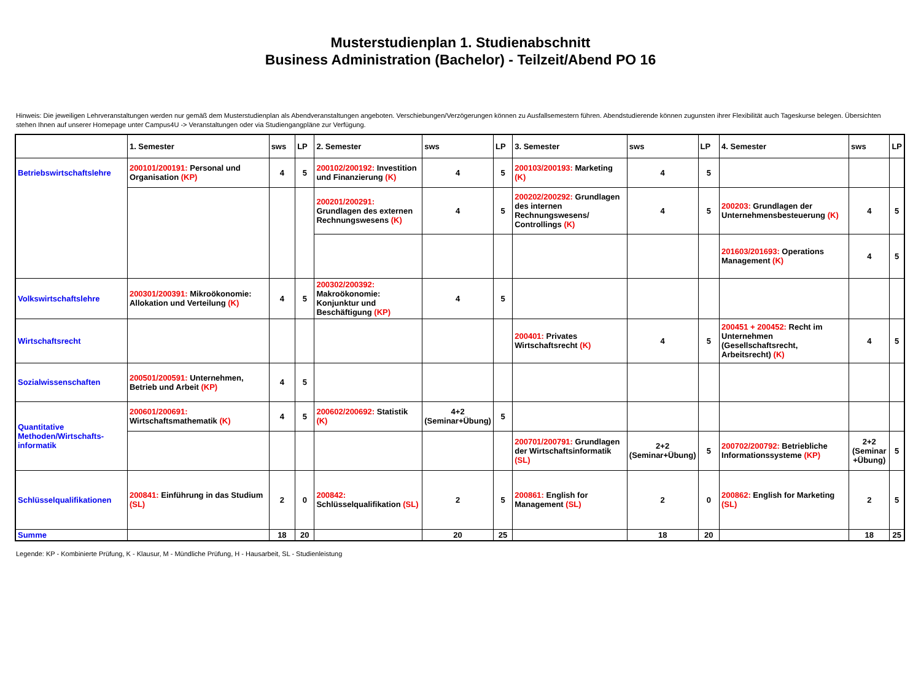Musterstudienplan 1. Studienabschnitt
Business Administration (Bachelor) - Teilzeit/Abend PO 16
Hinweis: Die jeweiligen Lehrveranstaltungen werden nur gemäß dem Musterstudienplan als Abendveranstaltungen angeboten. Verschiebungen/Verzögerungen können zu Ausfallsemestern führen. Abendstudierende können zugunsten ihrer Flexibilität auch Tageskurse belegen. Übersichten stehen Ihnen auf unserer Homepage unter Campus4U -> Veranstaltungen oder via Studiengangpläne zur Verfügung.
| | 1. Semester | sws | LP | 2. Semester | sws | LP | 3. Semester | sws | LP | 4. Semester | sws | LP |
| --- | --- | --- | --- | --- | --- | --- | --- | --- | --- | --- | --- | --- |
| Betriebswirtschaftslehre | 200101/200191: Personal und Organisation (KP) | 4 | 5 | 200102/200192: Investition und Finanzierung (K) | 4 | 5 | 200103/200193: Marketing (K) | 4 | 5 | | | |
| | | | | 200201/200291: Grundlagen des externen Rechnungswesens (K) | 4 | 5 | 200202/200292: Grundlagen des internen Rechnungswesens/ Controllings (K) | 4 | 5 | 200203: Grundlagen der Unternehmensbesteuerung (K) | 4 | 5 |
| | | | | | | | | | | 201603/201693: Operations Management (K) | 4 | 5 |
| Volkswirtschaftslehre | 200301/200391: Mikroökonomie: Allokation und Verteilung (K) | 4 | 5 | 200302/200392: Makroökonomie: Konjunktur und Beschäftigung (KP) | 4 | 5 | | | | | | |
| Wirtschaftsrecht | | | | | | | 200401: Privates Wirtschaftsrecht (K) | 4 | 5 | 200451 + 200452: Recht im Unternehmen (Gesellschaftsrecht, Arbeitsrecht) (K) | 4 | 5 |
| Sozialwissenschaften | 200501/200591: Unternehmen, Betrieb und Arbeit (KP) | 4 | 5 | | | | | | | | | |
| Quantitative Methoden/Wirtschafts-informatik | 200601/200691: Wirtschaftsmathematik (K) | 4 | 5 | 200602/200692: Statistik (K) | 4+2 (Seminar+Übung) | 5 | | | | | | |
| | | | | | | | 200701/200791: Grundlagen der Wirtschaftsinformatik (SL) | 2+2 (Seminar+Übung) | 5 | 200702/200792: Betriebliche Informationssysteme (KP) | 2+2 (Seminar +Übung) | 5 |
| Schlüsselqualifikationen | 200841: Einführung in das Studium (SL) | 2 | 0 | 200842: Schlüsselqualifikation (SL) | 2 | 5 | 200861: English for Management (SL) | 2 | 0 | 200862: English for Marketing (SL) | 2 | 5 |
| Summe | | 18 | 20 | | 20 | 25 | | 18 | 20 | | 18 | 25 |
Legende: KP - Kombinierte Prüfung, K - Klausur, M - Mündliche Prüfung, H - Hausarbeit, SL - Studienleistung